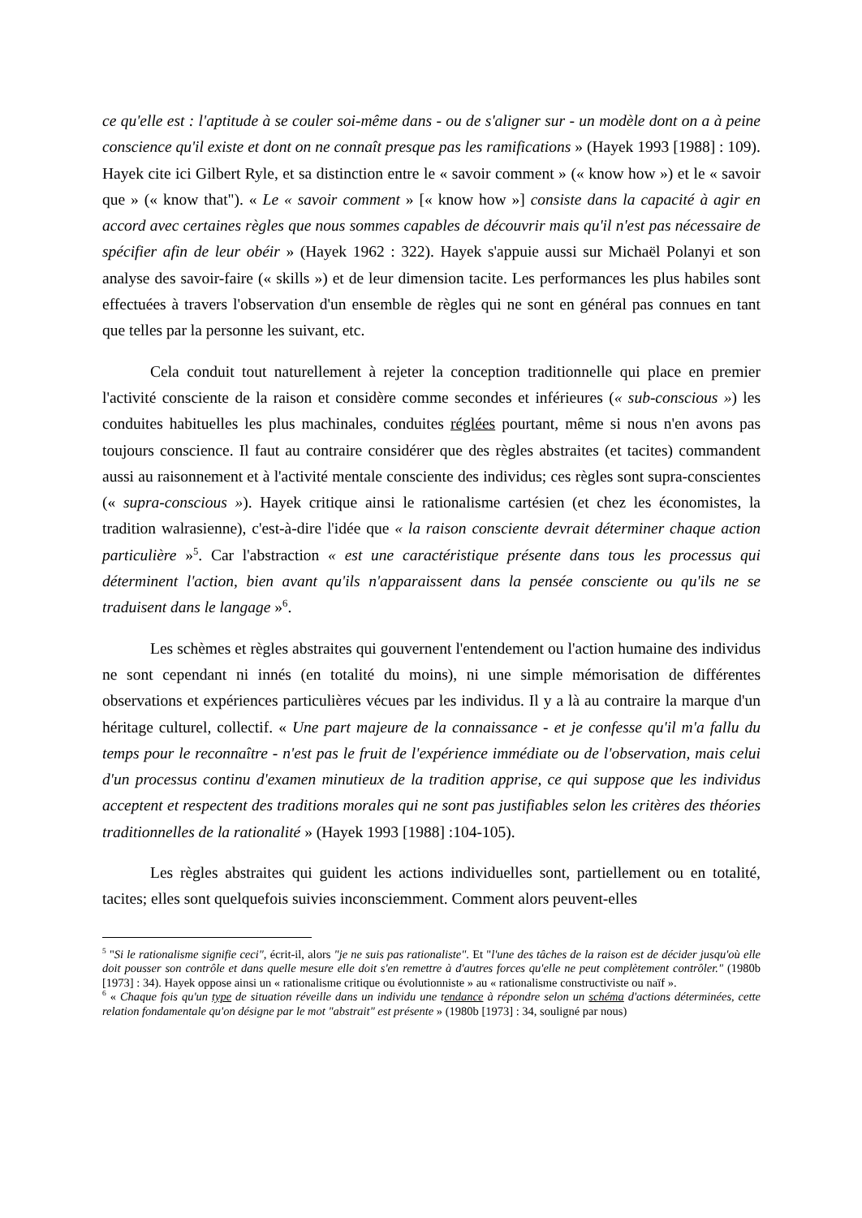ce qu'elle est : l'aptitude à se couler soi-même dans - ou de s'aligner sur - un modèle dont on a à peine conscience qu'il existe et dont on ne connaît presque pas les ramifications » (Hayek 1993 [1988] : 109). Hayek cite ici Gilbert Ryle, et sa distinction entre le « savoir comment » (« know how ») et le « savoir que » (« know that"). « Le « savoir comment » [« know how »] consiste dans la capacité à agir en accord avec certaines règles que nous sommes capables de découvrir mais qu'il n'est pas nécessaire de spécifier afin de leur obéir » (Hayek 1962 : 322). Hayek s'appuie aussi sur Michaël Polanyi et son analyse des savoir-faire (« skills ») et de leur dimension tacite. Les performances les plus habiles sont effectuées à travers l'observation d'un ensemble de règles qui ne sont en général pas connues en tant que telles par la personne les suivant, etc.
Cela conduit tout naturellement à rejeter la conception traditionnelle qui place en premier l'activité consciente de la raison et considère comme secondes et inférieures (« sub-conscious ») les conduites habituelles les plus machinales, conduites réglées pourtant, même si nous n'en avons pas toujours conscience. Il faut au contraire considérer que des règles abstraites (et tacites) commandent aussi au raisonnement et à l'activité mentale consciente des individus; ces règles sont supra-conscientes (« supra-conscious »). Hayek critique ainsi le rationalisme cartésien (et chez les économistes, la tradition walrasienne), c'est-à-dire l'idée que « la raison consciente devrait déterminer chaque action particulière »<sup>5</sup>. Car l'abstraction « est une caractéristique présente dans tous les processus qui déterminent l'action, bien avant qu'ils n'apparaissent dans la pensée consciente ou qu'ils ne se traduisent dans le langage »<sup>6</sup>.
Les schèmes et règles abstraites qui gouvernent l'entendement ou l'action humaine des individus ne sont cependant ni innés (en totalité du moins), ni une simple mémorisation de différentes observations et expériences particulières vécues par les individus. Il y a là au contraire la marque d'un héritage culturel, collectif. « Une part majeure de la connaissance - et je confesse qu'il m'a fallu du temps pour le reconnaître - n'est pas le fruit de l'expérience immédiate ou de l'observation, mais celui d'un processus continu d'examen minutieux de la tradition apprise, ce qui suppose que les individus acceptent et respectent des traditions morales qui ne sont pas justifiables selon les critères des théories traditionnelles de la rationalité » (Hayek 1993 [1988] :104-105).
Les règles abstraites qui guident les actions individuelles sont, partiellement ou en totalité, tacites; elles sont quelquefois suivies inconsciemment. Comment alors peuvent-elles
<sup>5</sup> "Si le rationalisme signifie ceci", écrit-il, alors "je ne suis pas rationaliste". Et "l'une des tâches de la raison est de décider jusqu'où elle doit pousser son contrôle et dans quelle mesure elle doit s'en remettre à d'autres forces qu'elle ne peut complètement contrôler." (1980b [1973] : 34). Hayek oppose ainsi un « rationalisme critique ou évolutionniste » au « rationalisme constructiviste ou naïf ».
<sup>6</sup> « Chaque fois qu'un type de situation réveille dans un individu une tendance à répondre selon un schéma d'actions déterminées, cette relation fondamentale qu'on désigne par le mot "abstrait" est présente » (1980b [1973] : 34, souligné par nous)